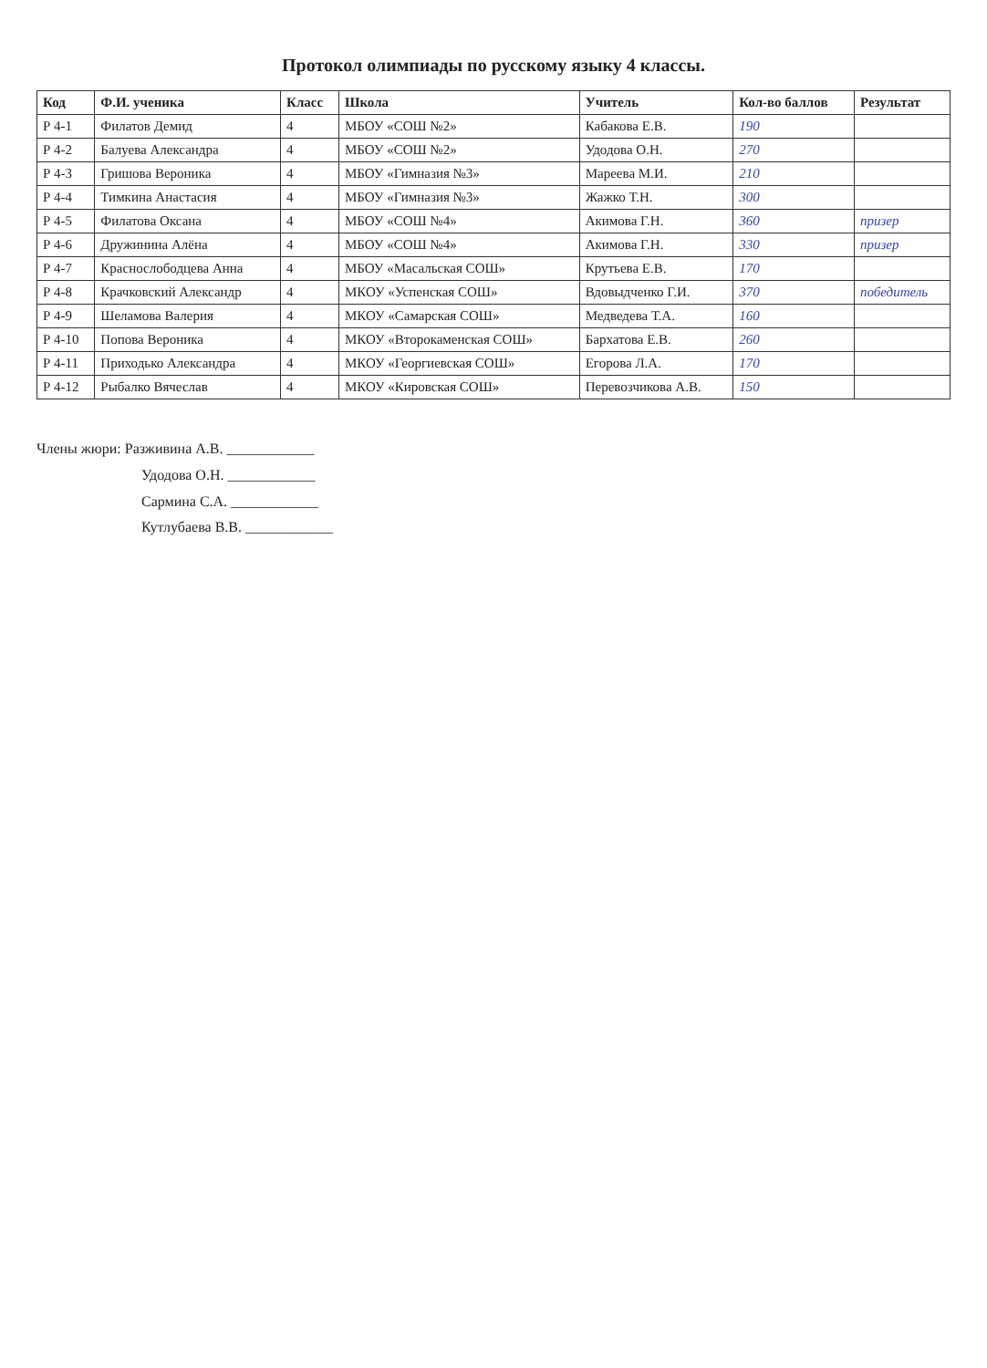Протокол олимпиады по русскому языку 4 классы.
| Код | Ф.И. ученика | Класс | Школа | Учитель | Кол-во баллов | Результат |
| --- | --- | --- | --- | --- | --- | --- |
| Р 4-1 | Филатов Демид | 4 | МБОУ «СОШ №2» | Кабакова Е.В. | 190 | |
| Р 4-2 | Балуева Александра | 4 | МБОУ «СОШ №2» | Удодова О.Н. | 270 | |
| Р 4-3 | Гришова Вероника | 4 | МБОУ «Гимназия №3» | Мареева М.И. | 210 | |
| Р 4-4 | Тимкина Анастасия | 4 | МБОУ «Гимназия №3» | Жажко Т.Н. | 300 | |
| Р 4-5 | Филатова Оксана | 4 | МБОУ «СОШ №4» | Акимова Г.Н. | 360 | призер |
| Р 4-6 | Дружинина Алёна | 4 | МБОУ «СОШ №4» | Акимова Г.Н. | 330 | призер |
| Р 4-7 | Краснослободцева Анна | 4 | МБОУ «Масальская СОШ» | Крутьева Е.В. | 170 | |
| Р 4-8 | Крачковский Александр | 4 | МКОУ «Успенская СОШ» | Вдовыдченко Г.И. | 370 | победитель |
| Р 4-9 | Шеламова Валерия | 4 | МКОУ «Самарская СОШ» | Медведева Т.А. | 160 | |
| Р 4-10 | Попова Вероника | 4 | МКОУ «Второкаменская СОШ» | Бархатова Е.В. | 260 | |
| Р 4-11 | Приходько Александра | 4 | МКОУ «Георгиевская СОШ» | Егорова Л.А. | 170 | |
| Р 4-12 | Рыбалко Вячеслав | 4 | МКОУ «Кировская СОШ» | Перевозчикова А.В. | 150 | |
Члены жюри: Разживина А.В. ____________
Удодова О.Н. ____________
Сармина С.А. ____________
Кутлубаева В.В. ____________